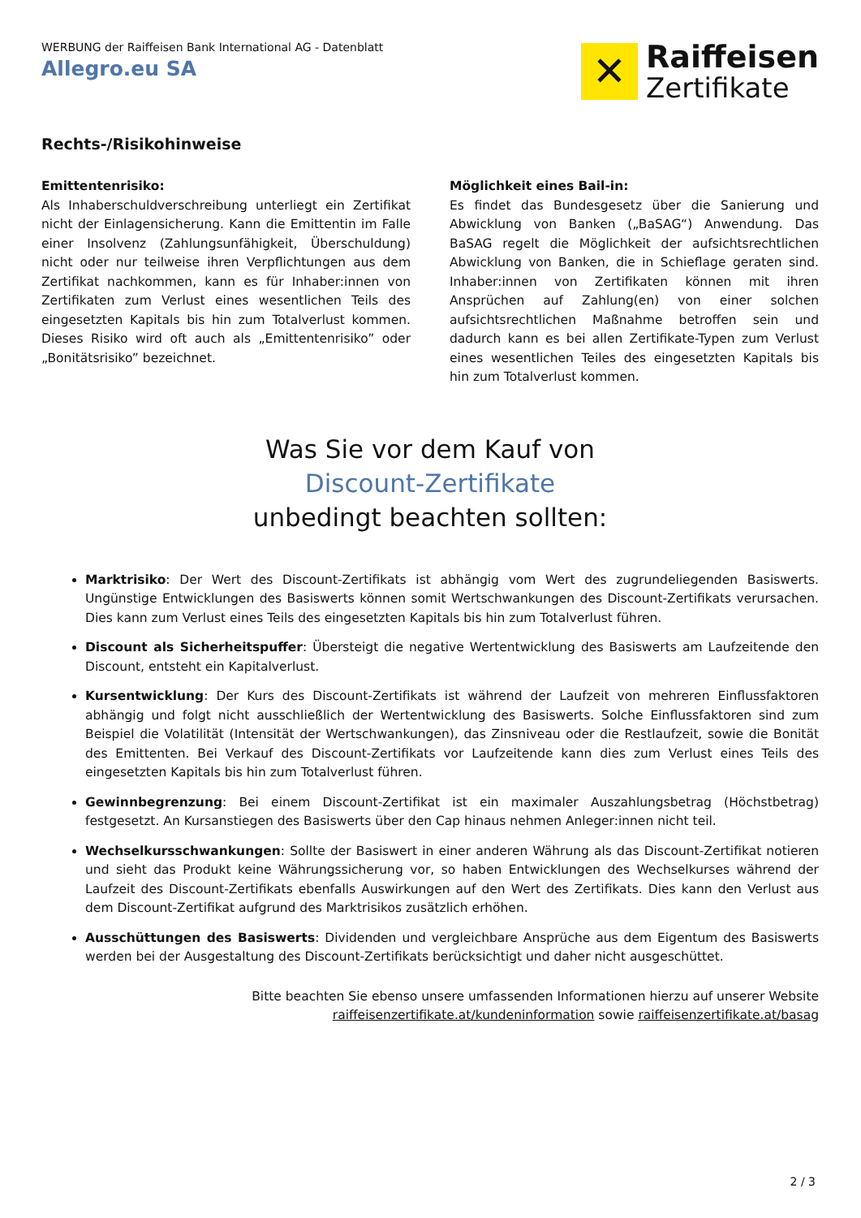WERBUNG der Raiffeisen Bank International AG - Datenblatt
Allegro.eu SA
✕
Raiffeisen
Zertifikate
Rechts-/Risikohinweise
Emittentenrisiko:
Als Inhaberschuldverschreibung unterliegt ein Zertifikat nicht der Einlagensicherung. Kann die Emittentin im Falle einer Insolvenz (Zahlungsunfähigkeit, Überschuldung) nicht oder nur teilweise ihren Verpflichtungen aus dem Zertifikat nachkommen, kann es für Inhaber:innen von Zertifikaten zum Verlust eines wesentlichen Teils des eingesetzten Kapitals bis hin zum Totalverlust kommen. Dieses Risiko wird oft auch als „Emittentenrisiko” oder „Bonitätsrisiko” bezeichnet.
Möglichkeit eines Bail-in:
Es findet das Bundesgesetz über die Sanierung und Abwicklung von Banken („BaSAG“) Anwendung. Das BaSAG regelt die Möglichkeit der aufsichtsrechtlichen Abwicklung von Banken, die in Schieflage geraten sind. Inhaber:innen von Zertifikaten können mit ihren Ansprüchen auf Zahlung(en) von einer solchen aufsichtsrechtlichen Maßnahme betroffen sein und dadurch kann es bei allen Zertifikate-Typen zum Verlust eines wesentlichen Teiles des eingesetzten Kapitals bis hin zum Totalverlust kommen.
Was Sie vor dem Kauf von
Discount-Zertifikate
unbedingt beachten sollten:
Marktrisiko: Der Wert des Discount-Zertifikats ist abhängig vom Wert des zugrundeliegenden Basiswerts. Ungünstige Entwicklungen des Basiswerts können somit Wertschwankungen des Discount-Zertifikats verursachen. Dies kann zum Verlust eines Teils des eingesetzten Kapitals bis hin zum Totalverlust führen.
Discount als Sicherheitspuffer: Übersteigt die negative Wertentwicklung des Basiswerts am Laufzeitende den Discount, entsteht ein Kapitalverlust.
Kursentwicklung: Der Kurs des Discount-Zertifikats ist während der Laufzeit von mehreren Einflussfaktoren abhängig und folgt nicht ausschließlich der Wertentwicklung des Basiswerts. Solche Einflussfaktoren sind zum Beispiel die Volatilität (Intensität der Wertschwankungen), das Zinsniveau oder die Restlaufzeit, sowie die Bonität des Emittenten. Bei Verkauf des Discount-Zertifikats vor Laufzeitende kann dies zum Verlust eines Teils des eingesetzten Kapitals bis hin zum Totalverlust führen.
Gewinnbegrenzung: Bei einem Discount-Zertifikat ist ein maximaler Auszahlungsbetrag (Höchstbetrag) festgesetzt. An Kursanstiegen des Basiswerts über den Cap hinaus nehmen Anleger:innen nicht teil.
Wechselkursschwankungen: Sollte der Basiswert in einer anderen Währung als das Discount-Zertifikat notieren und sieht das Produkt keine Währungssicherung vor, so haben Entwicklungen des Wechselkurses während der Laufzeit des Discount-Zertifikats ebenfalls Auswirkungen auf den Wert des Zertifikats. Dies kann den Verlust aus dem Discount-Zertifikat aufgrund des Marktrisikos zusätzlich erhöhen.
Ausschüttungen des Basiswerts: Dividenden und vergleichbare Ansprüche aus dem Eigentum des Basiswerts werden bei der Ausgestaltung des Discount-Zertifikats berücksichtigt und daher nicht ausgeschüttet.
Bitte beachten Sie ebenso unsere umfassenden Informationen hierzu auf unserer Website
raiffeisenzertifikate.at/kundeninformation sowie raiffeisenzertifikate.at/basag
2 / 3